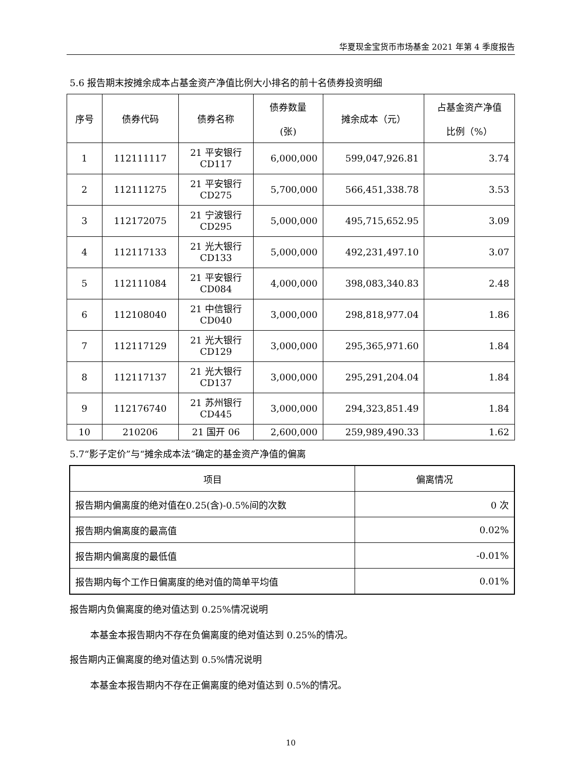华夏现金宝货币市场基金 2021 年第 4 季度报告
5.6 报告期末按摊余成本占基金资产净值比例大小排名的前十名债券投资明细
| 序号 | 债券代码 | 债券名称 | 债券数量 (张) | 摊余成本（元） | 占基金资产净值 比例（%） |
| --- | --- | --- | --- | --- | --- |
| 1 | 112111117 | 21 平安银行 CD117 | 6,000,000 | 599,047,926.81 | 3.74 |
| 2 | 112111275 | 21 平安银行 CD275 | 5,700,000 | 566,451,338.78 | 3.53 |
| 3 | 112172075 | 21 宁波银行 CD295 | 5,000,000 | 495,715,652.95 | 3.09 |
| 4 | 112117133 | 21 光大银行 CD133 | 5,000,000 | 492,231,497.10 | 3.07 |
| 5 | 112111084 | 21 平安银行 CD084 | 4,000,000 | 398,083,340.83 | 2.48 |
| 6 | 112108040 | 21 中信银行 CD040 | 3,000,000 | 298,818,977.04 | 1.86 |
| 7 | 112117129 | 21 光大银行 CD129 | 3,000,000 | 295,365,971.60 | 1.84 |
| 8 | 112117137 | 21 光大银行 CD137 | 3,000,000 | 295,291,204.04 | 1.84 |
| 9 | 112176740 | 21 苏州银行 CD445 | 3,000,000 | 294,323,851.49 | 1.84 |
| 10 | 210206 | 21 国开 06 | 2,600,000 | 259,989,490.33 | 1.62 |
5.7“影子定价”与“摊余成本法”确定的基金资产净值的偏离
| 项目 | 偏离情况 |
| --- | --- |
| 报告期内偏离度的绝对值在0.25(含)-0.5%间的次数 | 0 次 |
| 报告期内偏离度的最高值 | 0.02% |
| 报告期内偏离度的最低值 | -0.01% |
| 报告期内每个工作日偏离度的绝对值的简单平均值 | 0.01% |
报告期内负偏离度的绝对值达到 0.25%情况说明
本基金本报告期内不存在负偏离度的绝对值达到 0.25%的情况。
报告期内正偏离度的绝对值达到 0.5%情况说明
本基金本报告期内不存在正偏离度的绝对值达到 0.5%的情况。
10